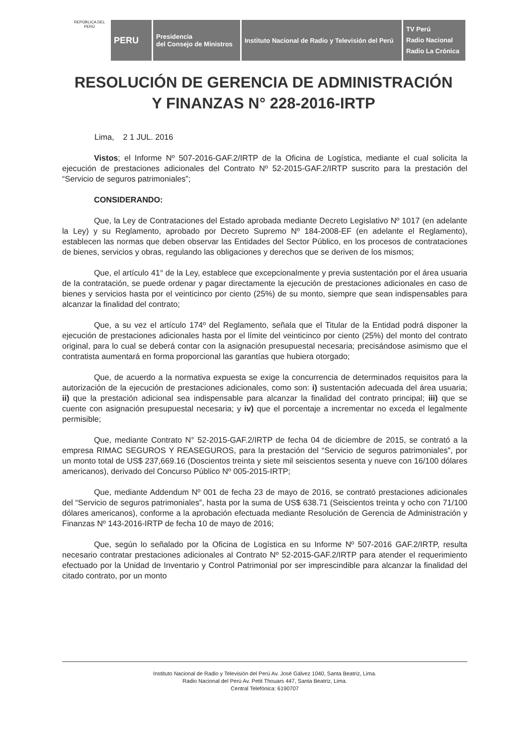REPÚBLICA DEL PERÚ
PERU
Presidencia
del Consejo de Ministros
Instituto Nacional de Radio y Televisión del Perú
TV Perú
Radio Nacional
Radio La Crónica
RESOLUCIÓN DE GERENCIA DE ADMINISTRACIÓN
Y FINANZAS N° 228-2016-IRTP
Lima, 2 1 JUL. 2016
Vistos; el Informe Nº 507-2016-GAF.2/IRTP de la Oficina de Logística, mediante el cual solicita la ejecución de prestaciones adicionales del Contrato Nº 52-2015-GAF.2/IRTP suscrito para la prestación del “Servicio de seguros patrimoniales”;
CONSIDERANDO:
Que, la Ley de Contrataciones del Estado aprobada mediante Decreto Legislativo Nº 1017 (en adelante la Ley) y su Reglamento, aprobado por Decreto Supremo Nº 184-2008-EF (en adelante el Reglamento), establecen las normas que deben observar las Entidades del Sector Público, en los procesos de contrataciones de bienes, servicios y obras, regulando las obligaciones y derechos que se deriven de los mismos;
Que, el artículo 41° de la Ley, establece que excepcionalmente y previa sustentación por el área usuaria de la contratación, se puede ordenar y pagar directamente la ejecución de prestaciones adicionales en caso de bienes y servicios hasta por el veinticinco por ciento (25%) de su monto, siempre que sean indispensables para alcanzar la finalidad del contrato;
Que, a su vez el artículo 174º del Reglamento, señala que el Titular de la Entidad podrá disponer la ejecución de prestaciones adicionales hasta por el límite del veinticinco por ciento (25%) del monto del contrato original, para lo cual se deberá contar con la asignación presupuestal necesaria; precisándose asimismo que el contratista aumentará en forma proporcional las garantías que hubiera otorgado;
Que, de acuerdo a la normativa expuesta se exige la concurrencia de determinados requisitos para la autorización de la ejecución de prestaciones adicionales, como son: i) sustentación adecuada del área usuaria; ii) que la prestación adicional sea indispensable para alcanzar la finalidad del contrato principal; iii) que se cuente con asignación presupuestal necesaria; y iv) que el porcentaje a incrementar no exceda el legalmente permisible;
Que, mediante Contrato N° 52-2015-GAF.2/IRTP de fecha 04 de diciembre de 2015, se contrató a la empresa RIMAC SEGUROS Y REASEGUROS, para la prestación del “Servicio de seguros patrimoniales”, por un monto total de US$ 237,669.16 (Doscientos treinta y siete mil seiscientos sesenta y nueve con 16/100 dólares americanos), derivado del Concurso Público Nº 005-2015-IRTP;
Que, mediante Addendum Nº 001 de fecha 23 de mayo de 2016, se contrató prestaciones adicionales del “Servicio de seguros patrimoniales”, hasta por la suma de US$ 638.71 (Seiscientos treinta y ocho con 71/100 dólares americanos), conforme a la aprobación efectuada mediante Resolución de Gerencia de Administración y Finanzas Nº 143-2016-IRTP de fecha 10 de mayo de 2016;
Que, según lo señalado por la Oficina de Logística en su Informe Nº 507-2016 GAF.2/IRTP, resulta necesario contratar prestaciones adicionales al Contrato Nº 52-2015-GAF.2/IRTP para atender el requerimiento efectuado por la Unidad de Inventario y Control Patrimonial por ser imprescindible para alcanzar la finalidad del citado contrato, por un monto
Instituto Nacional de Radio y Televisión del Perú Av. José Gálvez 1040, Santa Beatriz, Lima.
Radio Nacional del Perú Av. Petit Thouars 447, Santa Beatriz, Lima.
Central Telefónica: 6190707